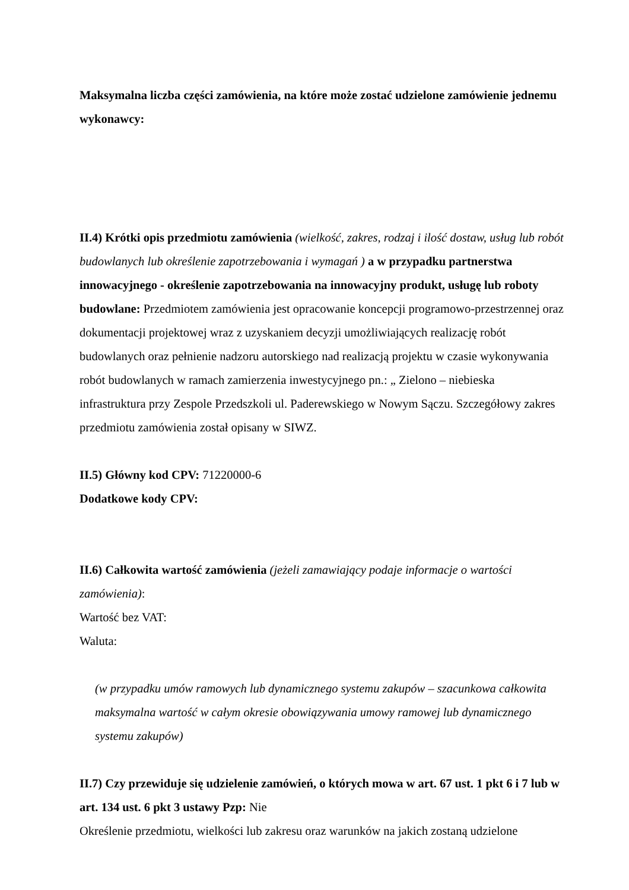Maksymalna liczba części zamówienia, na które może zostać udzielone zamówienie jednemu wykonawcy:
II.4) Krótki opis przedmiotu zamówienia (wielkość, zakres, rodzaj i ilość dostaw, usług lub robót budowlanych lub określenie zapotrzebowania i wymagań ) a w przypadku partnerstwa innowacyjnego - określenie zapotrzebowania na innowacyjny produkt, usługę lub roboty budowlane: Przedmiotem zamówienia jest opracowanie koncepcji programowo-przestrzennej oraz dokumentacji projektowej wraz z uzyskaniem decyzji umożliwiających realizację robót budowlanych oraz pełnienie nadzoru autorskiego nad realizacją projektu w czasie wykonywania robót budowlanych w ramach zamierzenia inwestycyjnego pn.: „ Zielono – niebieska infrastruktura przy Zespole Przedszkoli ul. Paderewskiego w Nowym Sączu. Szczegółowy zakres przedmiotu zamówienia został opisany w SIWZ.
II.5) Główny kod CPV: 71220000-6
Dodatkowe kody CPV:
II.6) Całkowita wartość zamówienia (jeżeli zamawiający podaje informacje o wartości zamówienia):
Wartość bez VAT:
Waluta:
(w przypadku umów ramowych lub dynamicznego systemu zakupów – szacunkowa całkowita maksymalna wartość w całym okresie obowiązywania umowy ramowej lub dynamicznego systemu zakupów)
II.7) Czy przewiduje się udzielenie zamówień, o których mowa w art. 67 ust. 1 pkt 6 i 7 lub w art. 134 ust. 6 pkt 3 ustawy Pzp: Nie
Określenie przedmiotu, wielkości lub zakresu oraz warunków na jakich zostaną udzielone